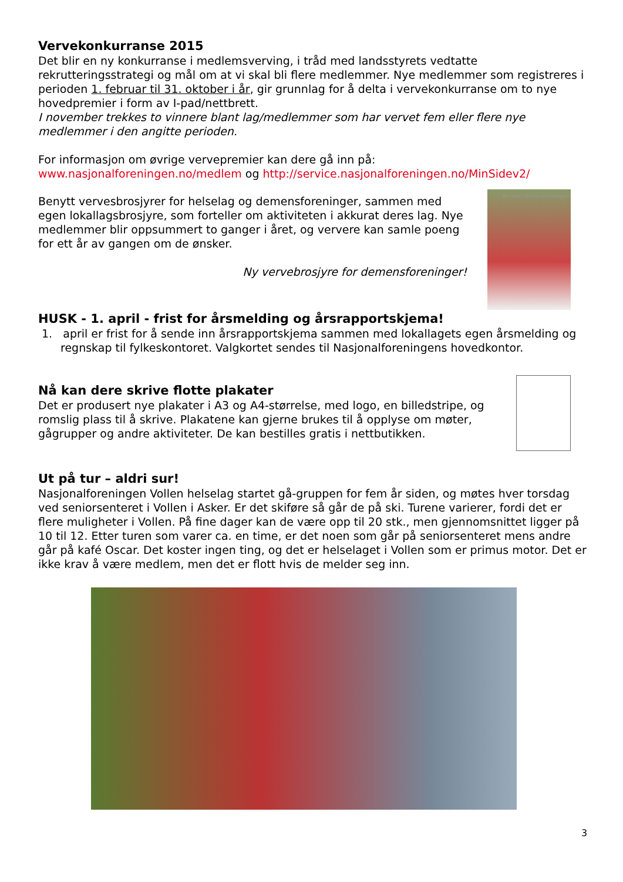Vervekonkurranse 2015
Det blir en ny konkurranse i medlemsverving, i tråd med landsstyrets vedtatte rekrutteringsstrategi og mål om at vi skal bli flere medlemmer. Nye medlemmer som registreres i perioden 1. februar til 31. oktober i år, gir grunnlag for å delta i vervekonkurranse om to nye hovedpremier i form av I-pad/nettbrett.
I november trekkes to vinnere blant lag/medlemmer som har vervet fem eller flere nye medlemmer i den angitte perioden.
For informasjon om øvrige vervepremier kan dere gå inn på:
www.nasjonalforeningen.no/medlem og http://service.nasjonalforeningen.no/MinSidev2/
Benytt vervesbrosjyrer for helselag og demensforeninger, sammen med egen lokallagsbrosjyre, som forteller om aktiviteten i akkurat deres lag. Nye medlemmer blir oppsummert to ganger i året, og ververe kan samle poeng for ett år av gangen om de ønsker.
Ny vervebrosjyre for demensforeninger!
Bli med i demensforeningen!
HUSK - 1. april - frist for årsmelding og årsrapportskjema!
1. april er frist for å sende inn årsrapportskjema sammen med lokallagets egen årsmelding og regnskap til fylkeskontoret. Valgkortet sendes til Nasjonalforeningens hovedkontor.
Nå kan dere skrive flotte plakater
Det er produsert nye plakater i A3 og A4-størrelse, med logo, en billedstripe, og romslig plass til å skrive. Plakatene kan gjerne brukes til å opplyse om møter, gågrupper og andre aktiviteter. De kan bestilles gratis i nettbutikken.
Ut på tur – aldri sur!
Nasjonalforeningen Vollen helselag startet gå-gruppen for fem år siden, og møtes hver torsdag ved seniorsenteret i Vollen i Asker. Er det skiføre så går de på ski. Turene varierer, fordi det er flere muligheter i Vollen. På fine dager kan de være opp til 20 stk., men gjennomsnittet ligger på 10 til 12. Etter turen som varer ca. en time, er det noen som går på seniorsenteret mens andre går på kafé Oscar. Det koster ingen ting, og det er helselaget i Vollen som er primus motor. Det er ikke krav å være medlem, men det er flott hvis de melder seg inn.
3